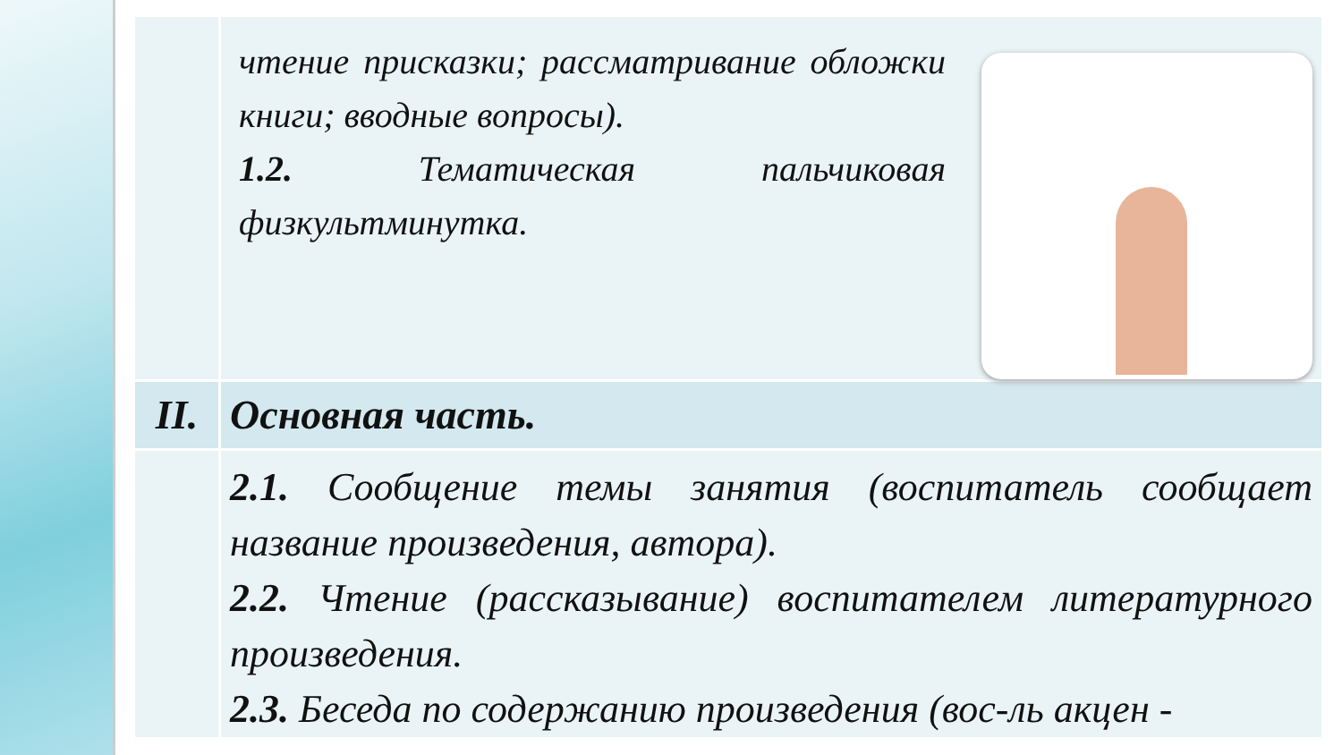| | чтение присказки; рассматривание обложки книги; вводные вопросы). 1.2. Тематическая пальчиковая физкультминутка. |
| II. | Основная часть. |
| | 2.1. Сообщение темы занятия (воспитатель сообщает название произведения, автора). 2.2. Чтение (рассказывание) воспитателем литературного произведения. 2.3. Беседа по содержанию произведения (вос-ль акцен - |